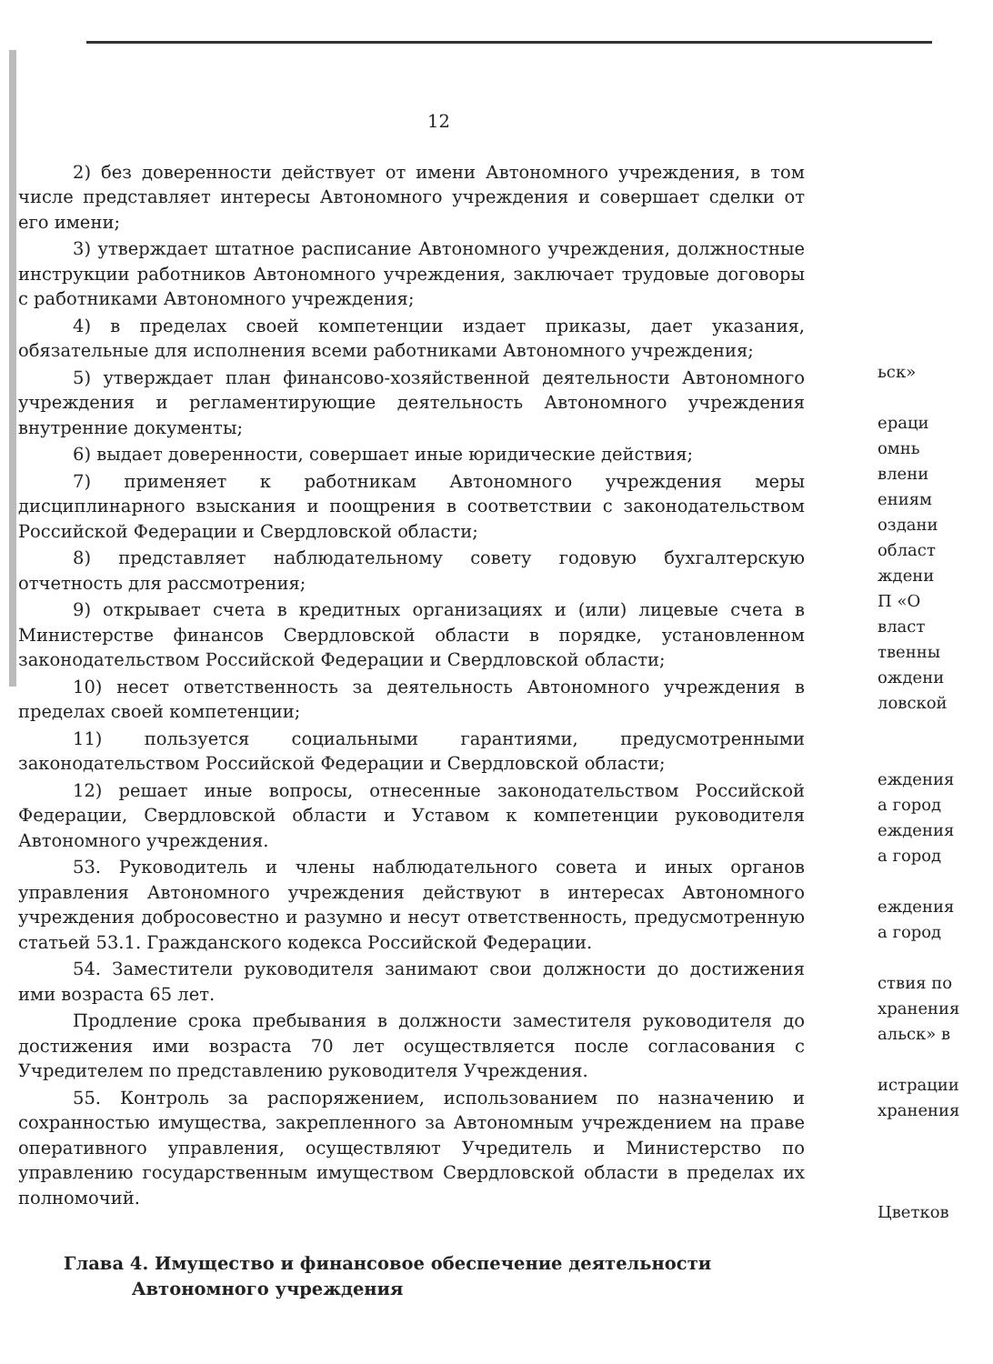12
2) без доверенности действует от имени Автономного учреждения, в том числе представляет интересы Автономного учреждения и совершает сделки от его имени;
3) утверждает штатное расписание Автономного учреждения, должностные инструкции работников Автономного учреждения, заключает трудовые договоры с работниками Автономного учреждения;
4) в пределах своей компетенции издает приказы, дает указания, обязательные для исполнения всеми работниками Автономного учреждения;
5) утверждает план финансово-хозяйственной деятельности Автономного учреждения и регламентирующие деятельность Автономного учреждения внутренние документы;
6) выдает доверенности, совершает иные юридические действия;
7) применяет к работникам Автономного учреждения меры дисциплинарного взыскания и поощрения в соответствии с законодательством Российской Федерации и Свердловской области;
8) представляет наблюдательному совету годовую бухгалтерскую отчетность для рассмотрения;
9) открывает счета в кредитных организациях и (или) лицевые счета в Министерстве финансов Свердловской области в порядке, установленном законодательством Российской Федерации и Свердловской области;
10) несет ответственность за деятельность Автономного учреждения в пределах своей компетенции;
11) пользуется социальными гарантиями, предусмотренными законодательством Российской Федерации и Свердловской области;
12) решает иные вопросы, отнесенные законодательством Российской Федерации, Свердловской области и Уставом к компетенции руководителя Автономного учреждения.
53. Руководитель и члены наблюдательного совета и иных органов управления Автономного учреждения действуют в интересах Автономного учреждения добросовестно и разумно и несут ответственность, предусмотренную статьей 53.1. Гражданского кодекса Российской Федерации.
54. Заместители руководителя занимают свои должности до достижения ими возраста 65 лет.
Продление срока пребывания в должности заместителя руководителя до достижения ими возраста 70 лет осуществляется после согласования с Учредителем по представлению руководителя Учреждения.
55. Контроль за распоряжением, использованием по назначению и сохранностью имущества, закрепленного за Автономным учреждением на праве оперативного управления, осуществляют Учредитель и Министерство по управлению государственным имуществом Свердловской области в пределах их полномочий.
Глава 4. Имущество и финансовое обеспечение деятельности
Автономного учреждения
ьск»
ераци
омнь
влени
ениям
оздани
област
ждени
П «О
власт
твенны
ождени
ловской
еждения
а город
еждения
а город
еждения
а город
ствия по
хранения
альск» в
истрации
хранения
Цветков